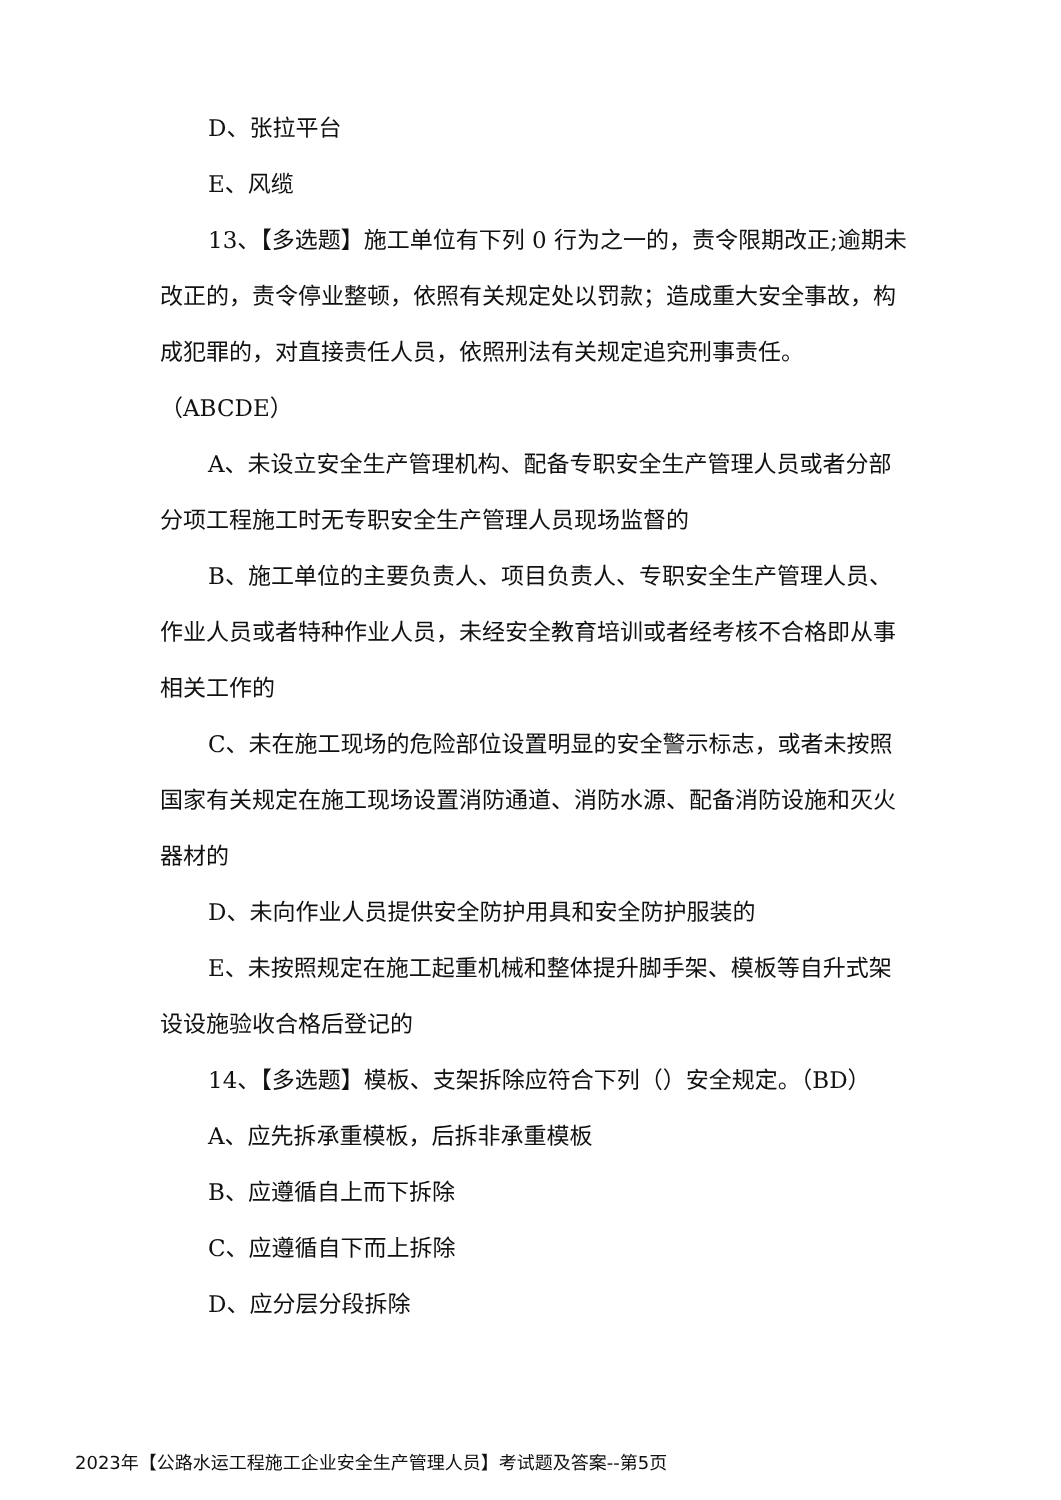D、张拉平台
E、风缆
13、【多选题】施工单位有下列 0 行为之一的，责令限期改正;逾期未改正的，责令停业整顿，依照有关规定处以罚款；造成重大安全事故，构成犯罪的，对直接责任人员，依照刑法有关规定追究刑事责任。（ABCDE）
A、未设立安全生产管理机构、配备专职安全生产管理人员或者分部分项工程施工时无专职安全生产管理人员现场监督的
B、施工单位的主要负责人、项目负责人、专职安全生产管理人员、作业人员或者特种作业人员，未经安全教育培训或者经考核不合格即从事相关工作的
C、未在施工现场的危险部位设置明显的安全警示标志，或者未按照国家有关规定在施工现场设置消防通道、消防水源、配备消防设施和灭火器材的
D、未向作业人员提供安全防护用具和安全防护服装的
E、未按照规定在施工起重机械和整体提升脚手架、模板等自升式架设设施验收合格后登记的
14、【多选题】模板、支架拆除应符合下列（）安全规定。（BD）
A、应先拆承重模板，后拆非承重模板
B、应遵循自上而下拆除
C、应遵循自下而上拆除
D、应分层分段拆除
2023年【公路水运工程施工企业安全生产管理人员】考试题及答案--第5页